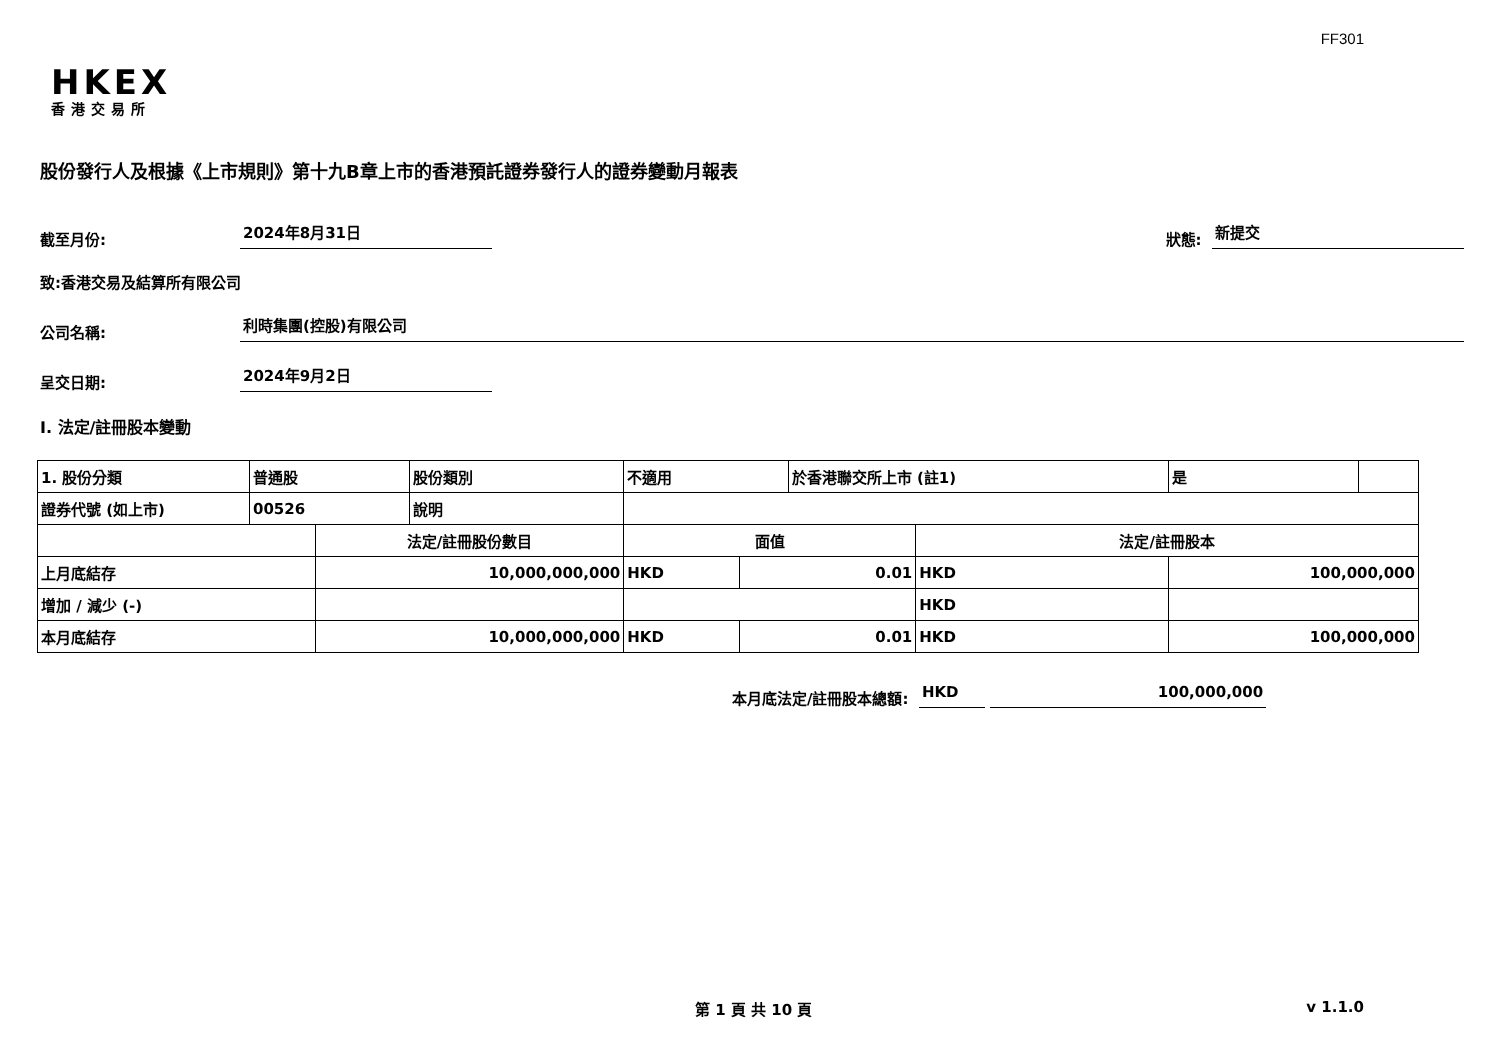FF301
HKEX
香港交易所
股份發行人及根據《上市規則》第十九B章上市的香港預託證券發行人的證券變動月報表
截至月份: 2024年8月31日 狀態: 新提交
致:香港交易及結算所有限公司
公司名稱: 利時集團(控股)有限公司
呈交日期: 2024年9月2日
I. 法定/註冊股本變動
| 1. 股份分類 | 普通股 | | 股份類別 | 不適用 | | 於香港聯交所上市 (註1) | | 是 | |
| 證券代號 (如上市) | 00526 | | 說明 | | | | | | |
| | | 法定/註冊股份數目 | | 面值 | | | 法定/註冊股本 | | |
| 上月底結存 | | 10,000,000,000 | | HKD | 0.01 | | HKD | 100,000,000 | |
| 增加 / 減少 (-) | | | | | | | HKD | | |
| 本月底結存 | | 10,000,000,000 | | HKD | 0.01 | | HKD | 100,000,000 | |
本月底法定/註冊股本總額: HKD 100,000,000
第 1 頁 共 10 頁 v 1.1.0